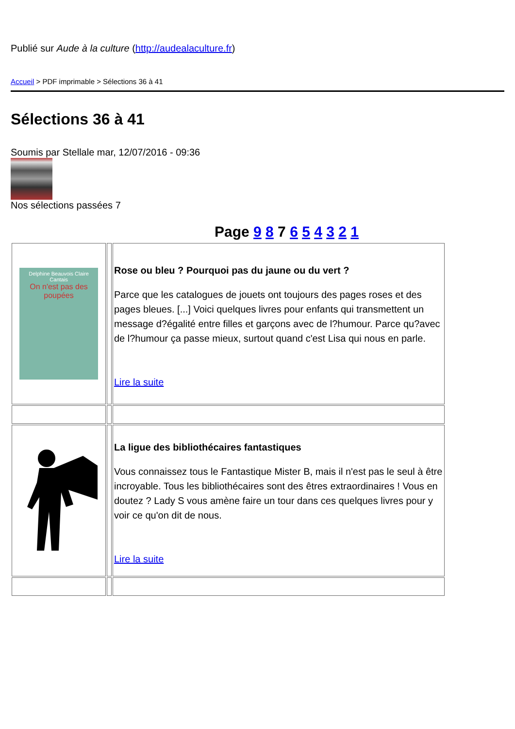Publié sur Aude à la culture (http://audealaculture.fr)
Accueil > PDF imprimable > Sélections 36 à 41
Sélections 36 à 41
Soumis par Stellale mar, 12/07/2016 - 09:36
Nos sélections passées 7
Page 9 8 7 6 5 4 3 2 1
| Delphine Beauvois Claire Cantais On n'est pas des poupées | | Rose ou bleu ? Pourquoi pas du jaune ou du vert ? Parce que les catalogues de jouets ont toujours des pages roses et des pages bleues. [...] Voici quelques livres pour enfants qui transmettent un message d?égalité entre filles et garçons avec de l?humour. Parce qu?avec de l?humour ça passe mieux, surtout quand c'est Lisa qui nous en parle. Lire la suite |
| | | La ligue des bibliothécaires fantastiques Vous connaissez tous le Fantastique Mister B, mais il n'est pas le seul à être incroyable. Tous les bibliothécaires sont des êtres extraordinaires ! Vous en doutez ? Lady S vous amène faire un tour dans ces quelques livres pour y voir ce qu'on dit de nous. Lire la suite |